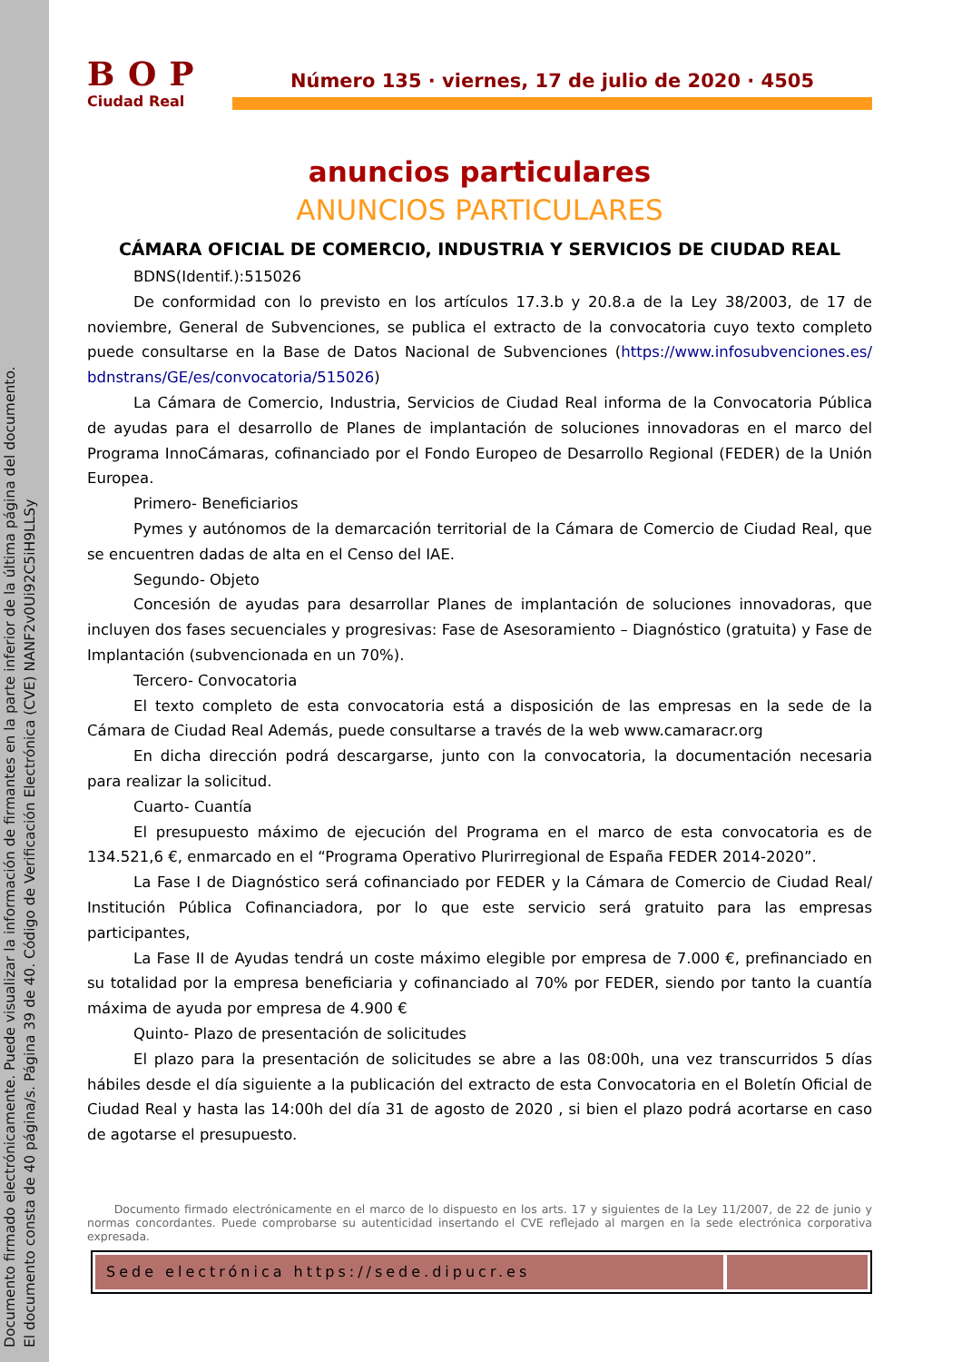Documento firmado electrónicamente. Puede visualizar la información de firmantes en la parte inferior de la última página del documento.
El documento consta de 40 página/s. Página 39 de 40. Código de Verificación Electrónica (CVE) NANF2v0Ui92C5iH9LLSy
BOP
Ciudad Real
Número 135 · viernes, 17 de julio de 2020 · 4505
anuncios particulares
ANUNCIOS PARTICULARES
CÁMARA OFICIAL DE COMERCIO, INDUSTRIA Y SERVICIOS DE CIUDAD REAL
BDNS(Identif.):515026
De conformidad con lo previsto en los artículos 17.3.b y 20.8.a de la Ley 38/2003, de 17 de noviembre, General de Subvenciones, se publica el extracto de la convocatoria cuyo texto completo puede consultarse en la Base de Datos Nacional de Subvenciones (https://www.infosubvenciones.es/ bdnstrans/GE/es/convocatoria/515026)
La Cámara de Comercio, Industria, Servicios de Ciudad Real informa de la Convocatoria Pública de ayudas para el desarrollo de Planes de implantación de soluciones innovadoras en el marco del Programa InnoCámaras, cofinanciado por el Fondo Europeo de Desarrollo Regional (FEDER) de la Unión Europea.
Primero- Beneficiarios
Pymes y autónomos de la demarcación territorial de la Cámara de Comercio de Ciudad Real, que se encuentren dadas de alta en el Censo del IAE.
Segundo- Objeto
Concesión de ayudas para desarrollar Planes de implantación de soluciones innovadoras, que incluyen dos fases secuenciales y progresivas: Fase de Asesoramiento – Diagnóstico (gratuita) y Fase de Implantación (subvencionada en un 70%).
Tercero- Convocatoria
El texto completo de esta convocatoria está a disposición de las empresas en la sede de la Cámara de Ciudad Real Además, puede consultarse a través de la web www.camaracr.org
En dicha dirección podrá descargarse, junto con la convocatoria, la documentación necesaria para realizar la solicitud.
Cuarto- Cuantía
El presupuesto máximo de ejecución del Programa en el marco de esta convocatoria es de 134.521,6 €, enmarcado en el “Programa Operativo Plurirregional de España FEDER 2014-2020”.
La Fase I de Diagnóstico será cofinanciado por FEDER y la Cámara de Comercio de Ciudad Real/ Institución Pública Cofinanciadora, por lo que este servicio será gratuito para las empresas participantes,
La Fase II de Ayudas tendrá un coste máximo elegible por empresa de 7.000 €, prefinanciado en su totalidad por la empresa beneficiaria y cofinanciado al 70% por FEDER, siendo por tanto la cuantía máxima de ayuda por empresa de 4.900 €
Quinto- Plazo de presentación de solicitudes
El plazo para la presentación de solicitudes se abre a las 08:00h, una vez transcurridos 5 días hábiles desde el día siguiente a la publicación del extracto de esta Convocatoria en el Boletín Oficial de Ciudad Real y hasta las 14:00h del día 31 de agosto de 2020 , si bien el plazo podrá acortarse en caso de agotarse el presupuesto.
Documento firmado electrónicamente en el marco de lo dispuesto en los arts. 17 y siguientes de la Ley 11/2007, de 22 de junio y normas concordantes. Puede comprobarse su autenticidad insertando el CVE reflejado al margen en la sede electrónica corporativa expresada.
Sede electrónica https://sede.dipucr.es